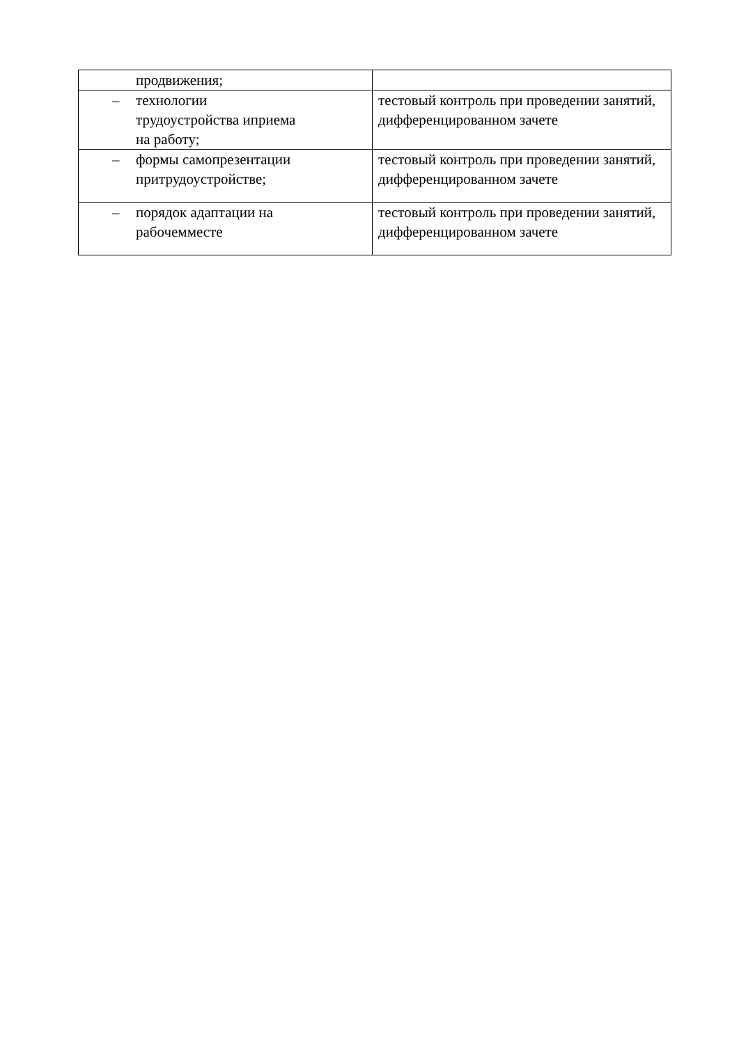| продвижения; | |
| – технологии трудоустройства иприема на работу; | тестовый контроль при проведении занятий, дифференцированном зачете |
| – формы самопрезентации притрудоустройстве; | тестовый контроль при проведении занятий, дифференцированном зачете |
| – порядок адаптации на рабочемместе | тестовый контроль при проведении занятий, дифференцированном зачете |